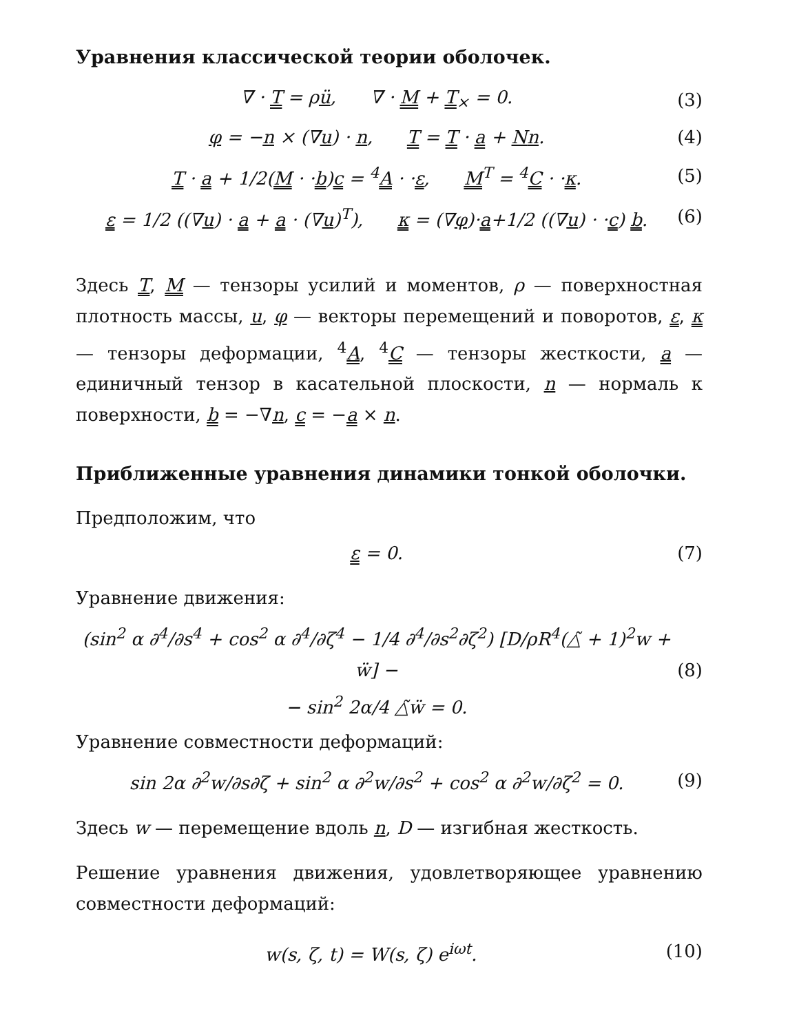Уравнения классической теории оболочек.
∇ · T = ρü, ∇ · M + T<sub>×</sub> = 0. (3)
φ = −n × (∇u) · n, T = T · a + Nn. (4)
T · a + 1/2(M · ·b)c = <sup>4</sup>A · ·ε, M<sup>T</sup> = <sup>4</sup>C · ·κ. (5)
ε = 1/2 ((∇u) · a + a · (∇u)<sup>T</sup>), κ = (∇φ)·a+1/2 ((∇u) · ·c) b. (6)
Здесь T, M — тензоры усилий и моментов, ρ — поверхностная плотность массы, u, φ — векторы перемещений и поворотов, ε, κ — тензоры деформации, <sup>4</sup>A, <sup>4</sup>C — тензоры жесткости, a — единичный тензор в касательной плоскости, n — нормаль к поверхности, b = −∇n, c = −a × n.
Приближенные уравнения динамики тонкой оболочки.
Предположим, что
ε = 0. (7)
Уравнение движения:
(sin<sup>2</sup> α ∂<sup>4</sup>/∂s<sup>4</sup> + cos<sup>2</sup> α ∂<sup>4</sup>/∂ζ<sup>4</sup> − 1/4 ∂<sup>4</sup>/∂s<sup>2</sup>∂ζ<sup>2</sup>) [D/ρR<sup>4</sup>(△̃ + 1)<sup>2</sup>w + ẅ] −
− sin<sup>2</sup> 2α/4 △̃ẅ = 0. (8)
Уравнение совместности деформаций:
sin 2α ∂<sup>2</sup>w/∂s∂ζ + sin<sup>2</sup> α ∂<sup>2</sup>w/∂s<sup>2</sup> + cos<sup>2</sup> α ∂<sup>2</sup>w/∂ζ<sup>2</sup> = 0. (9)
Здесь w — перемещение вдоль n, D — изгибная жесткость.
Решение уравнения движения, удовлетворяющее уравнению совместности деформаций:
w(s, ζ, t) = W(s, ζ) e<sup>iωt</sup>. (10)